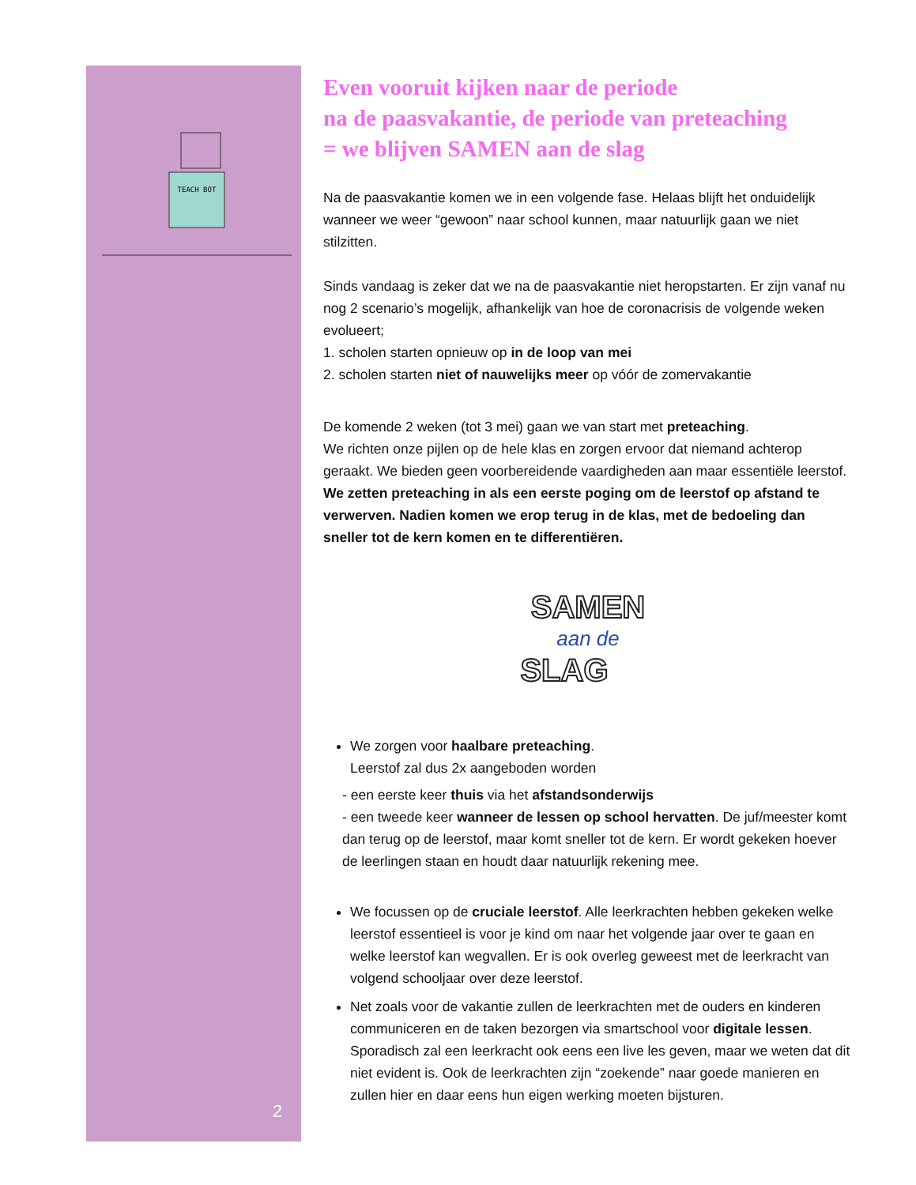TEACH BOT
2
Even vooruit kijken naar de periode
na de paasvakantie, de periode van preteaching
= we blijven SAMEN aan de slag
Na de paasvakantie komen we in een volgende fase. Helaas blijft het onduidelijk wanneer we weer “gewoon” naar school kunnen, maar natuurlijk gaan we niet stilzitten.
Sinds vandaag is zeker dat we na de paasvakantie niet heropstarten. Er zijn vanaf nu nog 2 scenario’s mogelijk, afhankelijk van hoe de coronacrisis de volgende weken evolueert;
1. scholen starten opnieuw op in de loop van mei
2. scholen starten niet of nauwelijks meer op vóór de zomervakantie
De komende 2 weken (tot 3 mei) gaan we van start met preteaching.
We richten onze pijlen op de hele klas en zorgen ervoor dat niemand achterop geraakt. We bieden geen voorbereidende vaardigheden aan maar essentiële leerstof. We zetten preteaching in als een eerste poging om de leerstof op afstand te verwerven. Nadien komen we erop terug in de klas, met de bedoeling dan sneller tot de kern komen en te differentiëren.
SAMEN
aan de
SLAG
We zorgen voor haalbare preteaching.
Leerstof zal dus 2x aangeboden worden
- een eerste keer thuis via het afstandsonderwijs
- een tweede keer wanneer de lessen op school hervatten. De juf/meester komt dan terug op de leerstof, maar komt sneller tot de kern. Er wordt gekeken hoever de leerlingen staan en houdt daar natuurlijk rekening mee.
We focussen op de cruciale leerstof. Alle leerkrachten hebben gekeken welke leerstof essentieel is voor je kind om naar het volgende jaar over te gaan en welke leerstof kan wegvallen. Er is ook overleg geweest met de leerkracht van volgend schooljaar over deze leerstof.
Net zoals voor de vakantie zullen de leerkrachten met de ouders en kinderen communiceren en de taken bezorgen via smartschool voor digitale lessen. Sporadisch zal een leerkracht ook eens een live les geven, maar we weten dat dit niet evident is. Ook de leerkrachten zijn “zoekende” naar goede manieren en zullen hier en daar eens hun eigen werking moeten bijsturen.